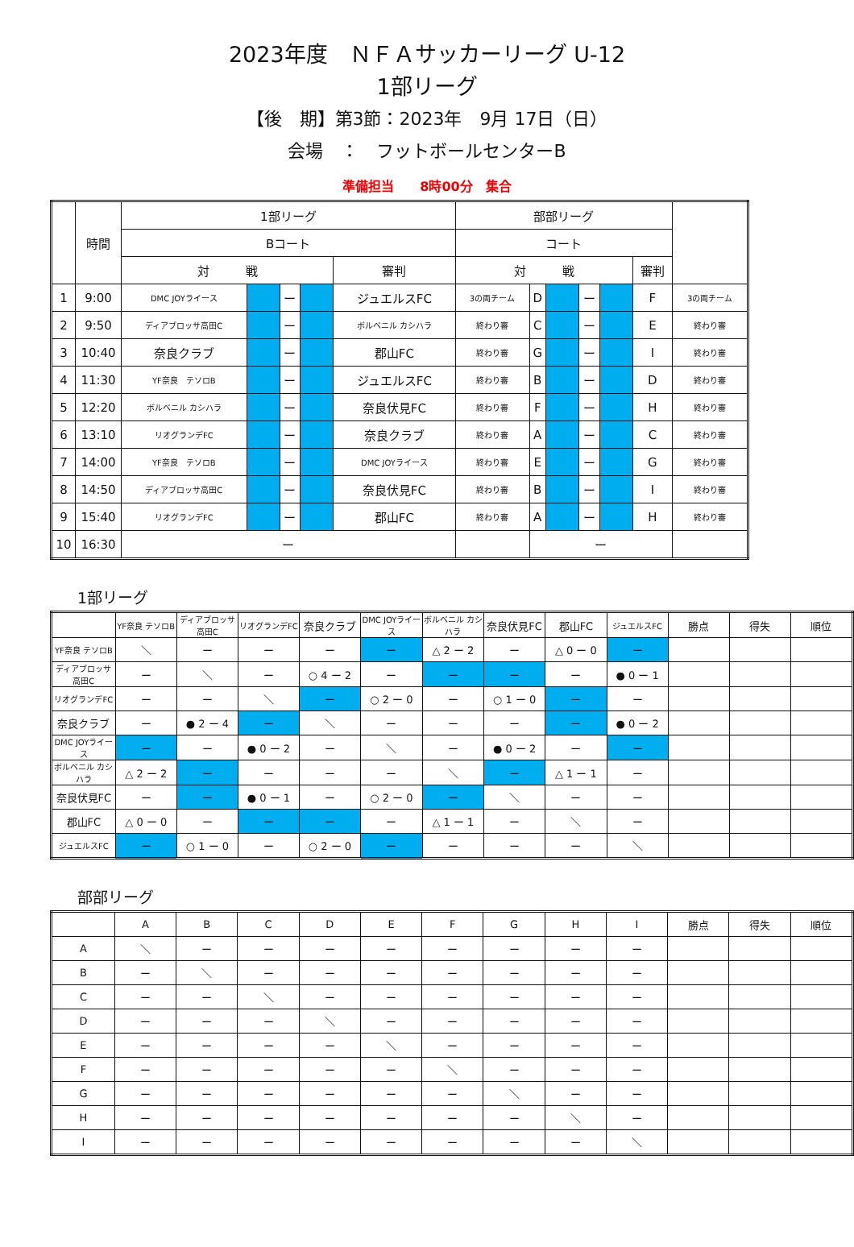2023年度　ＮＦＡサッカーリーグ U-12
1部リーグ
【後　期】第3節：2023年　9月 17日（日）
会場　：　フットボールセンターB
準備担当　　8時00分　集合
| | 時間 | 1部リーグ | | | | | 部部リーグ | | | | | | |
| --- | --- | --- | --- | --- | --- | --- | --- | --- | --- | --- | --- | --- | --- |
| | | Bコート | | | | | コート | | | | | | |
| | | 対 戦 | | | | 審判 | 対 戦 | | | | | 審判 | |
| 1 | 9:00 | DMC JOYライース | | ー | | ジュエルスFC | 3の両チーム | D | | ー | | F | 3の両チーム |
| 2 | 9:50 | ディアブロッサ高田C | | ー | | ボルベニル カシハラ | 終わり審 | C | | ー | | E | 終わり審 |
| 3 | 10:40 | 奈良クラブ | | ー | | 郡山FC | 終わり審 | G | | ー | | I | 終わり審 |
| 4 | 11:30 | YF奈良 テソロB | | ー | | ジュエルスFC | 終わり審 | B | | ー | | D | 終わり審 |
| 5 | 12:20 | ボルベニル カシハラ | | ー | | 奈良伏見FC | 終わり審 | F | | ー | | H | 終わり審 |
| 6 | 13:10 | リオグランデFC | | ー | | 奈良クラブ | 終わり審 | A | | ー | | C | 終わり審 |
| 7 | 14:00 | YF奈良 テソロB | | ー | | DMC JOYライース | 終わり審 | E | | ー | | G | 終わり審 |
| 8 | 14:50 | ディアブロッサ高田C | | ー | | 奈良伏見FC | 終わり審 | B | | ー | | I | 終わり審 |
| 9 | 15:40 | リオグランデFC | | ー | | 郡山FC | 終わり審 | A | | ー | | H | 終わり審 |
| 10 | 16:30 | ー | | | | | | ー | | | | | |
1部リーグ
| | YF奈良 テソロB | ディアブロッサ高田C | リオグランデFC | 奈良クラブ | DMC JOYライース | ボルベニル カシハラ | 奈良伏見FC | 郡山FC | ジュエルスFC | 勝点 | 得失 | 順位 |
| --- | --- | --- | --- | --- | --- | --- | --- | --- | --- | --- | --- | --- |
| YF奈良 テソロB | ＼ | ー | ー | ー | ー | △ 2 ー 2 | ー | △ 0 ー 0 | ー | | | |
| ディアブロッサ高田C | ー | ＼ | ー | ○ 4 ー 2 | ー | ー | ー | ー | ● 0 ー 1 | | | |
| リオグランデFC | ー | ー | ＼ | ー | ○ 2 ー 0 | ー | ○ 1 ー 0 | ー | ー | | | |
| 奈良クラブ | ー | ● 2 ー 4 | ー | ＼ | ー | ー | ー | ー | ● 0 ー 2 | | | |
| DMC JOYライース | ー | ー | ● 0 ー 2 | ー | ＼ | ー | ● 0 ー 2 | ー | ー | | | |
| ボルベニル カシハラ | △ 2 ー 2 | ー | ー | ー | ー | ＼ | ー | △ 1 ー 1 | ー | | | |
| 奈良伏見FC | ー | ー | ● 0 ー 1 | ー | ○ 2 ー 0 | ー | ＼ | ー | ー | | | |
| 郡山FC | △ 0 ー 0 | ー | ー | ー | ー | △ 1 ー 1 | ー | ＼ | ー | | | |
| ジュエルスFC | ー | ○ 1 ー 0 | ー | ○ 2 ー 0 | ー | ー | ー | ー | ＼ | | | |
部部リーグ
| | A | B | C | D | E | F | G | H | I | 勝点 | 得失 | 順位 |
| --- | --- | --- | --- | --- | --- | --- | --- | --- | --- | --- | --- | --- |
| A | ＼ | ー | ー | ー | ー | ー | ー | ー | ー | | | |
| B | ー | ＼ | ー | ー | ー | ー | ー | ー | ー | | | |
| C | ー | ー | ＼ | ー | ー | ー | ー | ー | ー | | | |
| D | ー | ー | ー | ＼ | ー | ー | ー | ー | ー | | | |
| E | ー | ー | ー | ー | ＼ | ー | ー | ー | ー | | | |
| F | ー | ー | ー | ー | ー | ＼ | ー | ー | ー | | | |
| G | ー | ー | ー | ー | ー | ー | ＼ | ー | ー | | | |
| H | ー | ー | ー | ー | ー | ー | ー | ＼ | ー | | | |
| I | ー | ー | ー | ー | ー | ー | ー | ー | ＼ | | | |